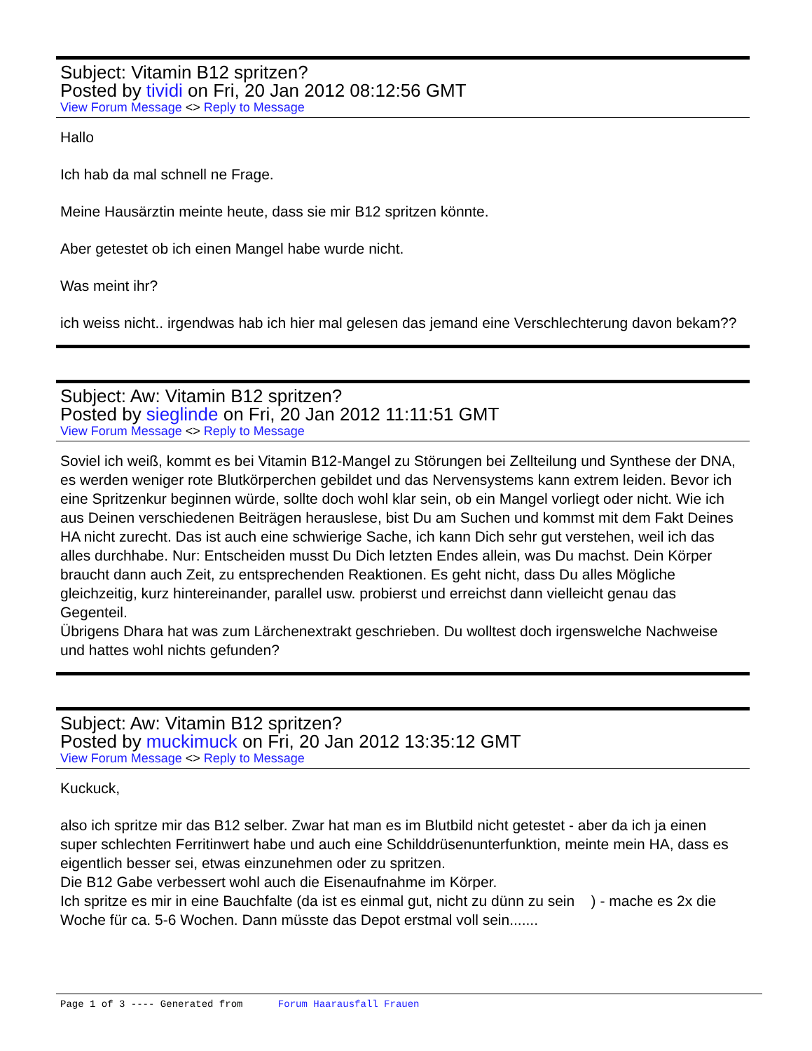Subject: Vitamin B12 spritzen?
Posted by tividi on Fri, 20 Jan 2012 08:12:56 GMT
View Forum Message <> Reply to Message
Hallo
Ich hab da mal schnell ne Frage.
Meine Hausärztin meinte heute, dass sie mir B12 spritzen könnte.
Aber getestet ob ich einen Mangel habe wurde nicht.
Was meint ihr?
ich weiss nicht.. irgendwas hab ich hier mal gelesen das jemand eine Verschlechterung davon bekam??
Subject: Aw: Vitamin B12 spritzen?
Posted by sieglinde on Fri, 20 Jan 2012 11:11:51 GMT
View Forum Message <> Reply to Message
Soviel ich weiß, kommt es bei Vitamin B12-Mangel zu Störungen bei Zellteilung und Synthese der DNA, es werden weniger rote Blutkörperchen gebildet und das Nervensystems kann extrem leiden. Bevor ich eine Spritzenkur beginnen würde, sollte doch wohl klar sein, ob ein Mangel vorliegt oder nicht. Wie ich aus Deinen verschiedenen Beiträgen herauslese, bist Du am Suchen und kommst mit dem Fakt Deines HA nicht zurecht. Das ist auch eine schwierige Sache, ich kann Dich sehr gut verstehen, weil ich das alles durchhabe. Nur: Entscheiden musst Du Dich letzten Endes allein, was Du machst. Dein Körper braucht dann auch Zeit, zu entsprechenden Reaktionen. Es geht nicht, dass Du alles Mögliche gleichzeitig, kurz hintereinander, parallel usw. probierst und erreichst dann vielleicht genau das Gegenteil.
Übrigens Dhara hat was zum Lärchenextrakt geschrieben. Du wolltest doch irgenswelche Nachweise und hattes wohl nichts gefunden?
Subject: Aw: Vitamin B12 spritzen?
Posted by muckimuck on Fri, 20 Jan 2012 13:35:12 GMT
View Forum Message <> Reply to Message
Kuckuck,
also ich spritze mir das B12 selber. Zwar hat man es im Blutbild nicht getestet - aber da ich ja einen super schlechten Ferritinwert habe und auch eine Schilddrüsenunterfunktion, meinte mein HA, dass es eigentlich besser sei, etwas einzunehmen oder zu spritzen.
Die B12 Gabe verbessert wohl auch die Eisenaufnahme im Körper.
Ich spritze es mir in eine Bauchfalte (da ist es einmal gut, nicht zu dünn zu sein ) - mache es 2x die Woche für ca. 5-6 Wochen. Dann müsste das Depot erstmal voll sein.......
Page 1 of 3 ---- Generated from Forum Haarausfall Frauen